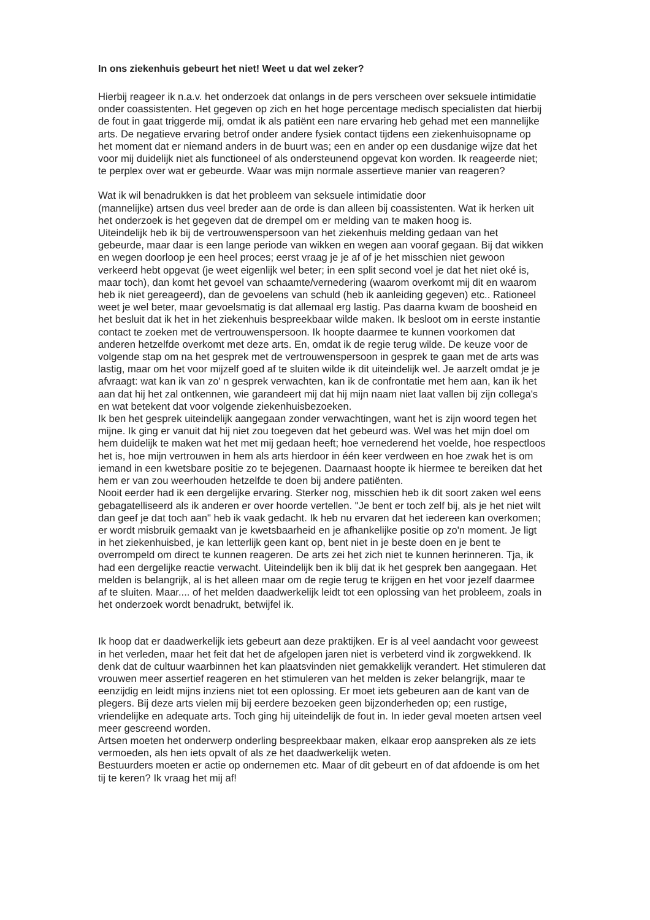In ons ziekenhuis gebeurt het niet! Weet u dat wel zeker?
Hierbij reageer ik n.a.v. het onderzoek dat onlangs in de pers verscheen over seksuele intimidatie onder coassistenten. Het gegeven op zich en het hoge percentage medisch specialisten dat hierbij de fout in gaat triggerde mij, omdat ik als patiënt een nare ervaring heb gehad met een mannelijke arts. De negatieve ervaring betrof onder andere fysiek contact tijdens een ziekenhuisopname op het moment dat er niemand anders in de buurt was; een en ander op een dusdanige wijze dat het voor mij duidelijk niet als functioneel of als ondersteunend opgevat kon worden. Ik reageerde niet; te perplex over wat er gebeurde. Waar was mijn normale assertieve manier van reageren?
Wat ik wil benadrukken is dat het probleem van seksuele intimidatie door
(mannelijke) artsen dus veel breder aan de orde is dan alleen bij coassistenten. Wat ik herken uit het onderzoek is het gegeven dat de drempel om er melding van te maken hoog is.
Uiteindelijk heb ik bij de vertrouwenspersoon van het ziekenhuis melding gedaan van het gebeurde, maar daar is een lange periode van wikken en wegen aan vooraf gegaan. Bij dat wikken en wegen doorloop je een heel proces; eerst vraag je je af of je het misschien niet gewoon verkeerd hebt opgevat (je weet eigenlijk wel beter; in een split second voel je dat het niet oké is, maar toch), dan komt het gevoel van schaamte/vernedering (waarom overkomt mij dit en waarom heb ik niet gereageerd), dan de gevoelens van schuld (heb ik aanleiding gegeven) etc.. Rationeel weet je wel beter, maar gevoelsmatig is dat allemaal erg lastig. Pas daarna kwam de boosheid en het besluit dat ik het in het ziekenhuis bespreekbaar wilde maken. Ik besloot om in eerste instantie contact te zoeken met de vertrouwenspersoon. Ik hoopte daarmee te kunnen voorkomen dat anderen hetzelfde overkomt met deze arts. En, omdat ik de regie terug wilde. De keuze voor de volgende stap om na het gesprek met de vertrouwenspersoon in gesprek te gaan met de arts was lastig, maar om het voor mijzelf goed af te sluiten wilde ik dit uiteindelijk wel. Je aarzelt omdat je je afvraagt: wat kan ik van zo' n gesprek verwachten, kan ik de confrontatie met hem aan, kan ik het aan dat hij het zal ontkennen, wie garandeert mij dat hij mijn naam niet laat vallen bij zijn collega's en wat betekent dat voor volgende ziekenhuisbezoeken.
Ik ben het gesprek uiteindelijk aangegaan zonder verwachtingen, want het is zijn woord tegen het mijne. Ik ging er vanuit dat hij niet zou toegeven dat het gebeurd was. Wel was het mijn doel om hem duidelijk te maken wat het met mij gedaan heeft; hoe vernederend het voelde, hoe respectloos het is, hoe mijn vertrouwen in hem als arts hierdoor in één keer verdween en hoe zwak het is om iemand in een kwetsbare positie zo te bejegenen. Daarnaast hoopte ik hiermee te bereiken dat het hem er van zou weerhouden hetzelfde te doen bij andere patiënten.
Nooit eerder had ik een dergelijke ervaring. Sterker nog, misschien heb ik dit soort zaken wel eens gebagatelliseerd als ik anderen er over hoorde vertellen. "Je bent er toch zelf bij, als je het niet wilt dan geef je dat toch aan" heb ik vaak gedacht. Ik heb nu ervaren dat het iedereen kan overkomen; er wordt misbruik gemaakt van je kwetsbaarheid en je afhankelijke positie op zo'n moment. Je ligt in het ziekenhuisbed, je kan letterlijk geen kant op, bent niet in je beste doen en je bent te overrompeld om direct te kunnen reageren. De arts zei het zich niet te kunnen herinneren. Tja, ik had een dergelijke reactie verwacht. Uiteindelijk ben ik blij dat ik het gesprek ben aangegaan. Het melden is belangrijk, al is het alleen maar om de regie terug te krijgen en het voor jezelf daarmee af te sluiten. Maar.... of het melden daadwerkelijk leidt tot een oplossing van het probleem, zoals in het onderzoek wordt benadrukt, betwijfel ik.
Ik hoop dat er daadwerkelijk iets gebeurt aan deze praktijken. Er is al veel aandacht voor geweest in het verleden, maar het feit dat het de afgelopen jaren niet is verbeterd vind ik zorgwekkend. Ik denk dat de cultuur waarbinnen het kan plaatsvinden niet gemakkelijk verandert. Het stimuleren dat vrouwen meer assertief reageren en het stimuleren van het melden is zeker belangrijk, maar te eenzijdig en leidt mijns inziens niet tot een oplossing. Er moet iets gebeuren aan de kant van de plegers. Bij deze arts vielen mij bij eerdere bezoeken geen bijzonderheden op; een rustige, vriendelijke en adequate arts. Toch ging hij uiteindelijk de fout in. In ieder geval moeten artsen veel meer gescreend worden.
Artsen moeten het onderwerp onderling bespreekbaar maken, elkaar erop aanspreken als ze iets vermoeden, als hen iets opvalt of als ze het daadwerkelijk weten.
Bestuurders moeten er actie op ondernemen etc. Maar of dit gebeurt en of dat afdoende is om het tij te keren? Ik vraag het mij af!